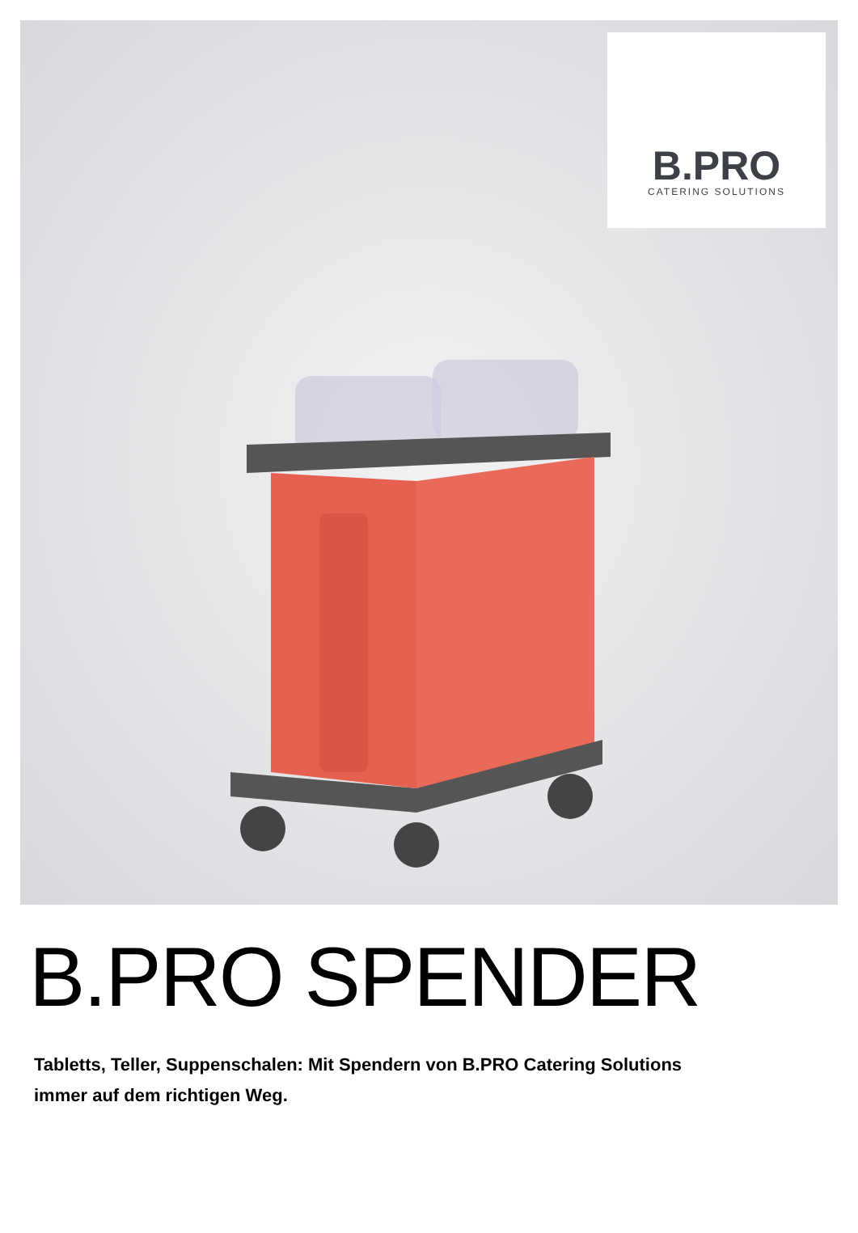B.PRO
CATERING SOLUTIONS
B.PRO SPENDER
Tabletts, Teller, Suppenschalen: Mit Spendern von B.PRO Catering Solutions
immer auf dem richtigen Weg.